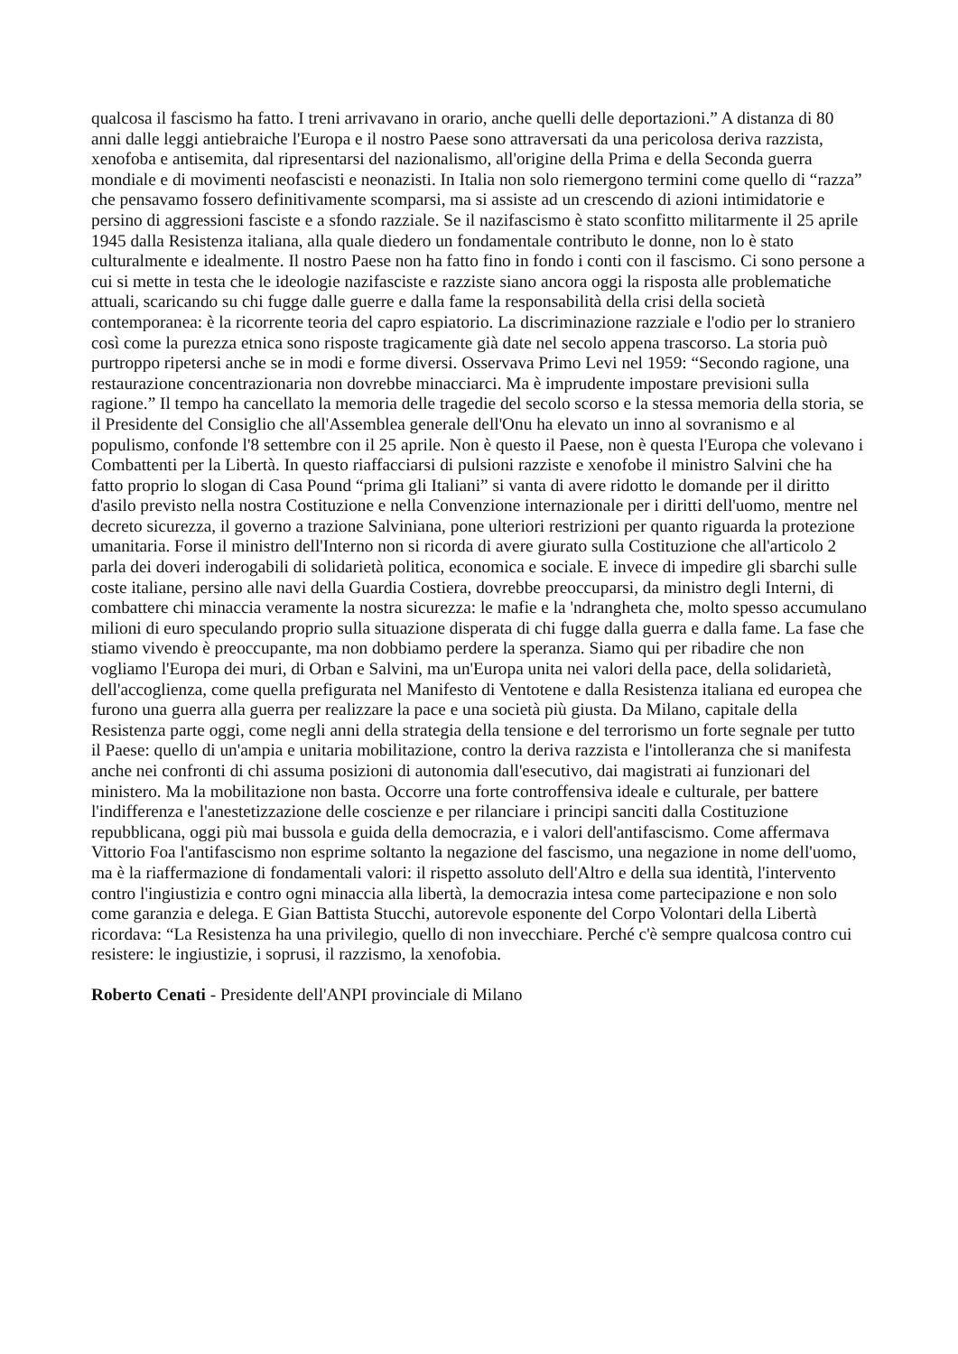qualcosa il fascismo ha fatto. I treni arrivavano in orario, anche quelli delle deportazioni.” A distanza di 80 anni dalle leggi antiebraiche l'Europa e il nostro Paese sono attraversati da una pericolosa deriva razzista, xenofoba e antisemita, dal ripresentarsi del nazionalismo, all'origine della Prima e della Seconda guerra mondiale e di movimenti neofascisti e neonazisti. In Italia non solo riemergono termini come quello di “razza” che pensavamo fossero definitivamente scomparsi, ma si assiste ad un crescendo di azioni intimidatorie e persino di aggressioni fasciste e a sfondo razziale. Se il nazifascismo è stato sconfitto militarmente il 25 aprile 1945 dalla Resistenza italiana, alla quale diedero un fondamentale contributo le donne, non lo è stato culturalmente e idealmente. Il nostro Paese non ha fatto fino in fondo i conti con il fascismo. Ci sono persone a cui si mette in testa che le ideologie nazifasciste e razziste siano ancora oggi la risposta alle problematiche attuali, scaricando su chi fugge dalle guerre e dalla fame la responsabilità della crisi della società contemporanea: è la ricorrente teoria del capro espiatorio. La discriminazione razziale e l'odio per lo straniero così come la purezza etnica sono risposte tragicamente già date nel secolo appena trascorso. La storia può purtroppo ripetersi anche se in modi e forme diversi. Osservava Primo Levi nel 1959: “Secondo ragione, una restaurazione concentrazionaria non dovrebbe minacciarci. Ma è imprudente impostare previsioni sulla ragione.” Il tempo ha cancellato la memoria delle tragedie del secolo scorso e la stessa memoria della storia, se il Presidente del Consiglio che all'Assemblea generale dell'Onu ha elevato un inno al sovranismo e al populismo, confonde l'8 settembre con il 25 aprile. Non è questo il Paese, non è questa l'Europa che volevano i Combattenti per la Libertà. In questo riaffacciarsi di pulsioni razziste e xenofobe il ministro Salvini che ha fatto proprio lo slogan di Casa Pound “prima gli Italiani” si vanta di avere ridotto le domande per il diritto d'asilo previsto nella nostra Costituzione e nella Convenzione internazionale per i diritti dell'uomo, mentre nel decreto sicurezza, il governo a trazione Salviniana, pone ulteriori restrizioni per quanto riguarda la protezione umanitaria. Forse il ministro dell'Interno non si ricorda di avere giurato sulla Costituzione che all'articolo 2 parla dei doveri inderogabili di solidarietà politica, economica e sociale. E invece di impedire gli sbarchi sulle coste italiane, persino alle navi della Guardia Costiera, dovrebbe preoccuparsi, da ministro degli Interni, di combattere chi minaccia veramente la nostra sicurezza: le mafie e la 'ndrangheta che, molto spesso accumulano milioni di euro speculando proprio sulla situazione disperata di chi fugge dalla guerra e dalla fame. La fase che stiamo vivendo è preoccupante, ma non dobbiamo perdere la speranza. Siamo qui per ribadire che non vogliamo l'Europa dei muri, di Orban e Salvini, ma un'Europa unita nei valori della pace, della solidarietà, dell'accoglienza, come quella prefigurata nel Manifesto di Ventotene e dalla Resistenza italiana ed europea che furono una guerra alla guerra per realizzare la pace e una società più giusta. Da Milano, capitale della Resistenza parte oggi, come negli anni della strategia della tensione e del terrorismo un forte segnale per tutto il Paese: quello di un'ampia e unitaria mobilitazione, contro la deriva razzista e l'intolleranza che si manifesta anche nei confronti di chi assuma posizioni di autonomia dall'esecutivo, dai magistrati ai funzionari del ministero. Ma la mobilitazione non basta. Occorre una forte controffensiva ideale e culturale, per battere l'indifferenza e l'anestetizzazione delle coscienze e per rilanciare i principi sanciti dalla Costituzione repubblicana, oggi più mai bussola e guida della democrazia, e i valori dell'antifascismo. Come affermava Vittorio Foa l'antifascismo non esprime soltanto la negazione del fascismo, una negazione in nome dell'uomo, ma è la riaffermazione di fondamentali valori: il rispetto assoluto dell'Altro e della sua identità, l'intervento contro l'ingiustizia e contro ogni minaccia alla libertà, la democrazia intesa come partecipazione e non solo come garanzia e delega. E Gian Battista Stucchi, autorevole esponente del Corpo Volontari della Libertà ricordava: “La Resistenza ha una privilegio, quello di non invecchiare. Perché c'è sempre qualcosa contro cui resistere: le ingiustizie, i soprusi, il razzismo, la xenofobia.
Roberto Cenati - Presidente dell'ANPI provinciale di Milano